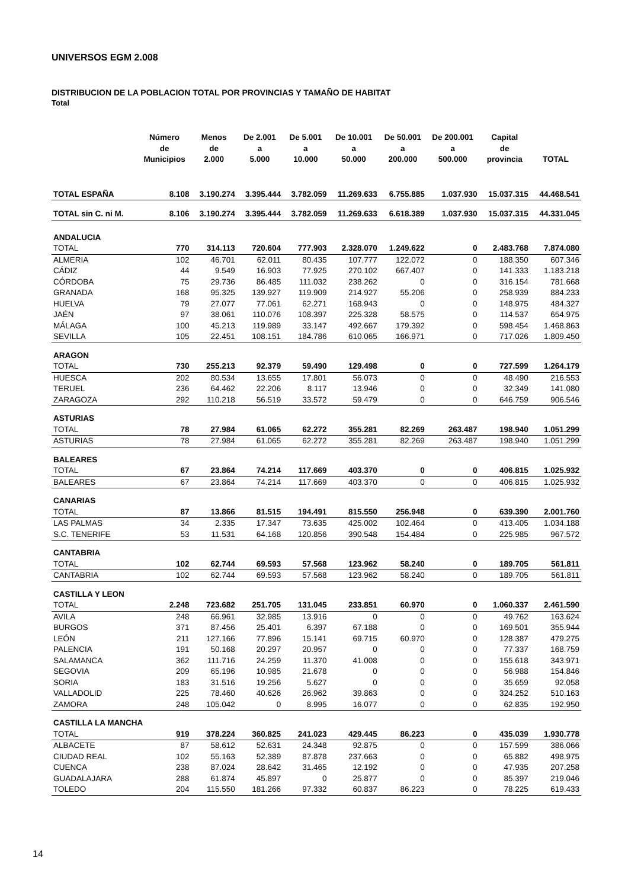UNIVERSOS EGM 2.008
DISTRIBUCION DE LA POBLACION TOTAL POR PROVINCIAS Y TAMAÑO DE HABITAT
Total
| | Número de Municipios | Menos de 2.000 | De 2.001 a 5.000 | De 5.001 a 10.000 | De 10.001 a 50.000 | De 50.001 a 200.000 | De 200.001 a 500.000 | Capital de provincia | TOTAL |
| --- | --- | --- | --- | --- | --- | --- | --- | --- | --- |
| TOTAL ESPAÑA | 8.108 | 3.190.274 | 3.395.444 | 3.782.059 | 11.269.633 | 6.755.885 | 1.037.930 | 15.037.315 | 44.468.541 |
| TOTAL sin C. ni M. | 8.106 | 3.190.274 | 3.395.444 | 3.782.059 | 11.269.633 | 6.618.389 | 1.037.930 | 15.037.315 | 44.331.045 |
| ANDALUCIA | | | | | | | | | |
| TOTAL | 770 | 314.113 | 720.604 | 777.903 | 2.328.070 | 1.249.622 | 0 | 2.483.768 | 7.874.080 |
| ALMERIA | 102 | 46.701 | 62.011 | 80.435 | 107.777 | 122.072 | 0 | 188.350 | 607.346 |
| CÁDIZ | 44 | 9.549 | 16.903 | 77.925 | 270.102 | 667.407 | 0 | 141.333 | 1.183.218 |
| CÓRDOBA | 75 | 29.736 | 86.485 | 111.032 | 238.262 | 0 | 0 | 316.154 | 781.668 |
| GRANADA | 168 | 95.325 | 139.927 | 119.909 | 214.927 | 55.206 | 0 | 258.939 | 884.233 |
| HUELVA | 79 | 27.077 | 77.061 | 62.271 | 168.943 | 0 | 0 | 148.975 | 484.327 |
| JAÉN | 97 | 38.061 | 110.076 | 108.397 | 225.328 | 58.575 | 0 | 114.537 | 654.975 |
| MÁLAGA | 100 | 45.213 | 119.989 | 33.147 | 492.667 | 179.392 | 0 | 598.454 | 1.468.863 |
| SEVILLA | 105 | 22.451 | 108.151 | 184.786 | 610.065 | 166.971 | 0 | 717.026 | 1.809.450 |
| ARAGON | | | | | | | | | |
| TOTAL | 730 | 255.213 | 92.379 | 59.490 | 129.498 | 0 | 0 | 727.599 | 1.264.179 |
| HUESCA | 202 | 80.534 | 13.655 | 17.801 | 56.073 | 0 | 0 | 48.490 | 216.553 |
| TERUEL | 236 | 64.462 | 22.206 | 8.117 | 13.946 | 0 | 0 | 32.349 | 141.080 |
| ZARAGOZA | 292 | 110.218 | 56.519 | 33.572 | 59.479 | 0 | 0 | 646.759 | 906.546 |
| ASTURIAS | | | | | | | | | |
| TOTAL | 78 | 27.984 | 61.065 | 62.272 | 355.281 | 82.269 | 263.487 | 198.940 | 1.051.299 |
| ASTURIAS | 78 | 27.984 | 61.065 | 62.272 | 355.281 | 82.269 | 263.487 | 198.940 | 1.051.299 |
| BALEARES | | | | | | | | | |
| TOTAL | 67 | 23.864 | 74.214 | 117.669 | 403.370 | 0 | 0 | 406.815 | 1.025.932 |
| BALEARES | 67 | 23.864 | 74.214 | 117.669 | 403.370 | 0 | 0 | 406.815 | 1.025.932 |
| CANARIAS | | | | | | | | | |
| TOTAL | 87 | 13.866 | 81.515 | 194.491 | 815.550 | 256.948 | 0 | 639.390 | 2.001.760 |
| LAS PALMAS | 34 | 2.335 | 17.347 | 73.635 | 425.002 | 102.464 | 0 | 413.405 | 1.034.188 |
| S.C. TENERIFE | 53 | 11.531 | 64.168 | 120.856 | 390.548 | 154.484 | 0 | 225.985 | 967.572 |
| CANTABRIA | | | | | | | | | |
| TOTAL | 102 | 62.744 | 69.593 | 57.568 | 123.962 | 58.240 | 0 | 189.705 | 561.811 |
| CANTABRIA | 102 | 62.744 | 69.593 | 57.568 | 123.962 | 58.240 | 0 | 189.705 | 561.811 |
| CASTILLA Y LEON | | | | | | | | | |
| TOTAL | 2.248 | 723.682 | 251.705 | 131.045 | 233.851 | 60.970 | 0 | 1.060.337 | 2.461.590 |
| AVILA | 248 | 66.961 | 32.985 | 13.916 | 0 | 0 | 0 | 49.762 | 163.624 |
| BURGOS | 371 | 87.456 | 25.401 | 6.397 | 67.188 | 0 | 0 | 169.501 | 355.944 |
| LEÓN | 211 | 127.166 | 77.896 | 15.141 | 69.715 | 60.970 | 0 | 128.387 | 479.275 |
| PALENCIA | 191 | 50.168 | 20.297 | 20.957 | 0 | 0 | 0 | 77.337 | 168.759 |
| SALAMANCA | 362 | 111.716 | 24.259 | 11.370 | 41.008 | 0 | 0 | 155.618 | 343.971 |
| SEGOVIA | 209 | 65.196 | 10.985 | 21.678 | 0 | 0 | 0 | 56.988 | 154.846 |
| SORIA | 183 | 31.516 | 19.256 | 5.627 | 0 | 0 | 0 | 35.659 | 92.058 |
| VALLADOLID | 225 | 78.460 | 40.626 | 26.962 | 39.863 | 0 | 0 | 324.252 | 510.163 |
| ZAMORA | 248 | 105.042 | 0 | 8.995 | 16.077 | 0 | 0 | 62.835 | 192.950 |
| CASTILLA LA MANCHA | | | | | | | | | |
| TOTAL | 919 | 378.224 | 360.825 | 241.023 | 429.445 | 86.223 | 0 | 435.039 | 1.930.778 |
| ALBACETE | 87 | 58.612 | 52.631 | 24.348 | 92.875 | 0 | 0 | 157.599 | 386.066 |
| CIUDAD REAL | 102 | 55.163 | 52.389 | 87.878 | 237.663 | 0 | 0 | 65.882 | 498.975 |
| CUENCA | 238 | 87.024 | 28.642 | 31.465 | 12.192 | 0 | 0 | 47.935 | 207.258 |
| GUADALAJARA | 288 | 61.874 | 45.897 | 0 | 25.877 | 0 | 0 | 85.397 | 219.046 |
| TOLEDO | 204 | 115.550 | 181.266 | 97.332 | 60.837 | 86.223 | 0 | 78.225 | 619.433 |
14